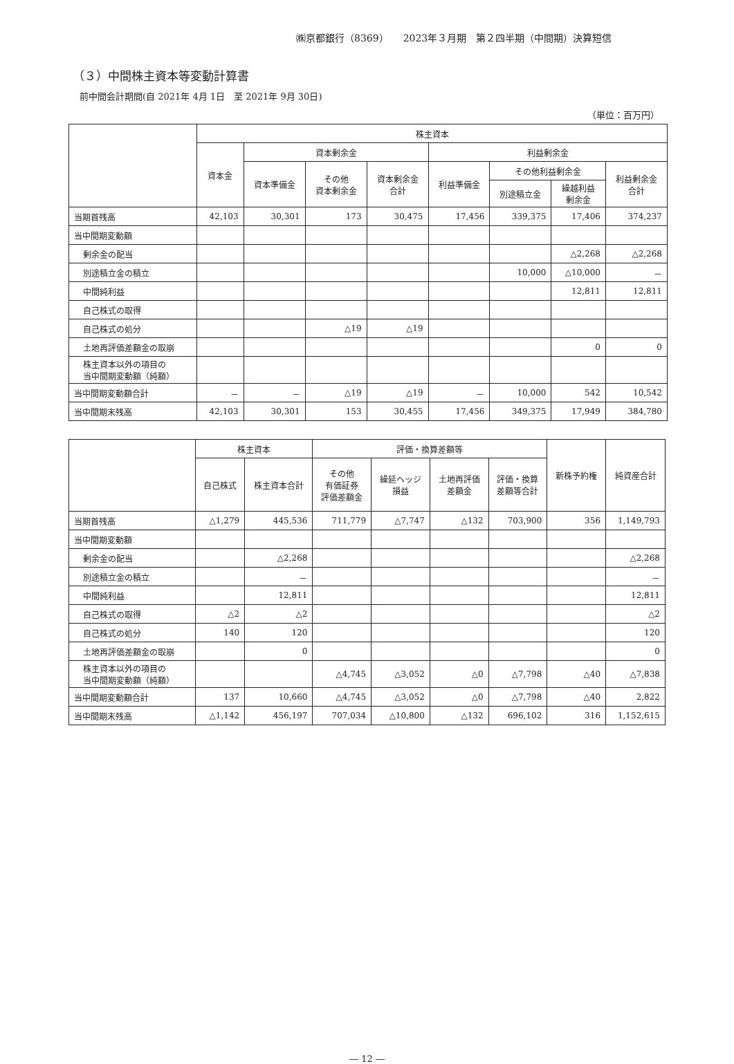㈱京都銀行（8369）　　2023年３月期　第２四半期（中間期）決算短信
（３）中間株主資本等変動計算書
前中間会計期間(自 2021年 4月 1日　至 2021年 9月 30日)
（単位：百万円）
| | 株主資本 | | | | | | | |
| --- | --- | --- | --- | --- | --- | --- | --- | --- |
| | 資本金 | 資本剰余金 | | | 利益剰余金 | | | |
| | | 資本準備金 | その他 資本剰余金 | 資本剰余金 合計 | 利益準備金 | その他利益剰余金 | | 利益剰余金 合計 |
| | | | | | | 別途積立金 | 繰越利益 剰余金 | |
| 当期首残高 | 42,103 | 30,301 | 173 | 30,475 | 17,456 | 339,375 | 17,406 | 374,237 |
| 当中間期変動額 | | | | | | | | |
| 剰余金の配当 | | | | | | | △2,268 | △2,268 |
| 別途積立金の積立 | | | | | | 10,000 | △10,000 | － |
| 中間純利益 | | | | | | | 12,811 | 12,811 |
| 自己株式の取得 | | | | | | | | |
| 自己株式の処分 | | | △19 | △19 | | | | |
| 土地再評価差額金の取崩 | | | | | | | 0 | 0 |
| 株主資本以外の項目の 当中間期変動額（純額） | | | | | | | | |
| 当中間期変動額合計 | － | － | △19 | △19 | － | 10,000 | 542 | 10,542 |
| 当中間期末残高 | 42,103 | 30,301 | 153 | 30,455 | 17,456 | 349,375 | 17,949 | 384,780 |
| | 株主資本 | | 評価・換算差額等 | | | | 新株予約権 | 純資産合計 |
| --- | --- | --- | --- | --- | --- | --- | --- | --- |
| | 自己株式 | 株主資本合計 | その他 有価証券 評価差額金 | 繰延ヘッジ 損益 | 土地再評価 差額金 | 評価・換算 差額等合計 | | |
| 当期首残高 | △1,279 | 445,536 | 711,779 | △7,747 | △132 | 703,900 | 356 | 1,149,793 |
| 当中間期変動額 | | | | | | | | |
| 剰余金の配当 | | △2,268 | | | | | | △2,268 |
| 別途積立金の積立 | | － | | | | | | － |
| 中間純利益 | | 12,811 | | | | | | 12,811 |
| 自己株式の取得 | △2 | △2 | | | | | | △2 |
| 自己株式の処分 | 140 | 120 | | | | | | 120 |
| 土地再評価差額金の取崩 | | 0 | | | | | | 0 |
| 株主資本以外の項目の 当中間期変動額（純額） | | | △4,745 | △3,052 | △0 | △7,798 | △40 | △7,838 |
| 当中間期変動額合計 | 137 | 10,660 | △4,745 | △3,052 | △0 | △7,798 | △40 | 2,822 |
| 当中間期末残高 | △1,142 | 456,197 | 707,034 | △10,800 | △132 | 696,102 | 316 | 1,152,615 |
― 12 ―